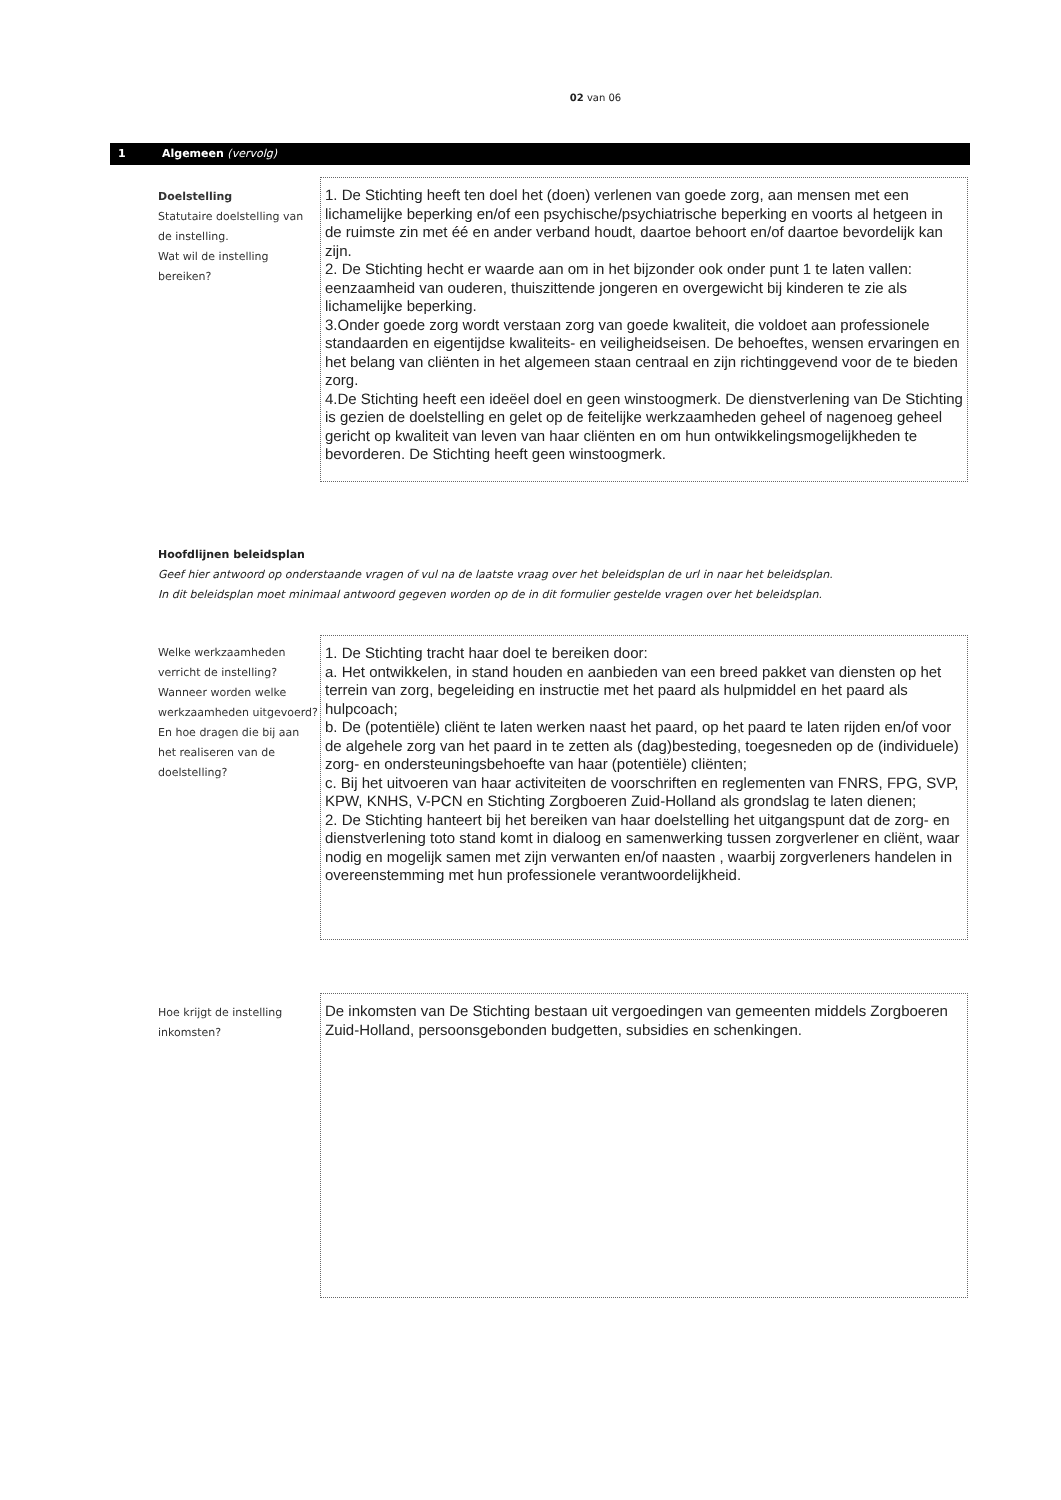02 van 06
1 Algemeen (vervolg)
Doelstelling
Statutaire doelstelling van de instelling.
Wat wil de instelling bereiken?
1. De Stichting heeft ten doel het (doen) verlenen van goede zorg, aan mensen met een lichamelijke beperking en/of een psychische/psychiatrische beperking en voorts al hetgeen in de ruimste zin met éé en ander verband houdt, daartoe behoort en/of daartoe bevordelijk kan zijn.
2. De Stichting hecht er waarde aan om in het bijzonder ook onder punt 1 te laten vallen: eenzaamheid van ouderen, thuiszittende jongeren en overgewicht bij kinderen te zie als lichamelijke beperking.
3.Onder goede zorg wordt verstaan zorg van goede kwaliteit, die voldoet aan professionele standaarden en eigentijdse kwaliteits- en veiligheidseisen. De behoeftes, wensen ervaringen en het belang van cliënten in het algemeen staan centraal en zijn richtinggevend voor de te bieden zorg.
4.De Stichting heeft een ideëel doel en geen winstoogmerk. De dienstverlening van De Stichting is gezien de doelstelling en gelet op de feitelijke werkzaamheden geheel of nagenoeg geheel gericht op kwaliteit van leven van haar cliënten en om hun ontwikkelingsmogelijkheden te bevorderen. De Stichting heeft geen winstoogmerk.
Hoofdlijnen beleidsplan
Geef hier antwoord op onderstaande vragen of vul na de laatste vraag over het beleidsplan de url in naar het beleidsplan.
In dit beleidsplan moet minimaal antwoord gegeven worden op de in dit formulier gestelde vragen over het beleidsplan.
Welke werkzaamheden verricht de instelling? Wanneer worden welke werkzaamheden uitgevoerd? En hoe dragen die bij aan het realiseren van de doelstelling?
1. De Stichting tracht haar doel te bereiken door:
a. Het ontwikkelen, in stand houden en aanbieden van een breed pakket van diensten op het terrein van zorg, begeleiding en instructie met het paard als hulpmiddel en het paard als hulpcoach;
b. De (potentiële) cliënt te laten werken naast het paard, op het paard te laten rijden en/of voor de algehele zorg van het paard in te zetten als (dag)besteding, toegesneden op de (individuele) zorg- en ondersteuningsbehoefte van haar (potentiële) cliënten;
c. Bij het uitvoeren van haar activiteiten de voorschriften en reglementen van FNRS, FPG, SVP, KPW, KNHS, V-PCN en Stichting Zorgboeren Zuid-Holland als grondslag te laten dienen;
2. De Stichting hanteert bij het bereiken van haar doelstelling het uitgangspunt dat de zorg- en dienstverlening toto stand komt in dialoog en samenwerking tussen zorgverlener en cliënt, waar nodig en mogelijk samen met zijn verwanten en/of naasten , waarbij zorgverleners handelen in overeenstemming met hun professionele verantwoordelijkheid.
Hoe krijgt de instelling inkomsten?
De inkomsten van De Stichting bestaan uit vergoedingen van gemeenten middels Zorgboeren Zuid-Holland, persoonsgebonden budgetten, subsidies en schenkingen.